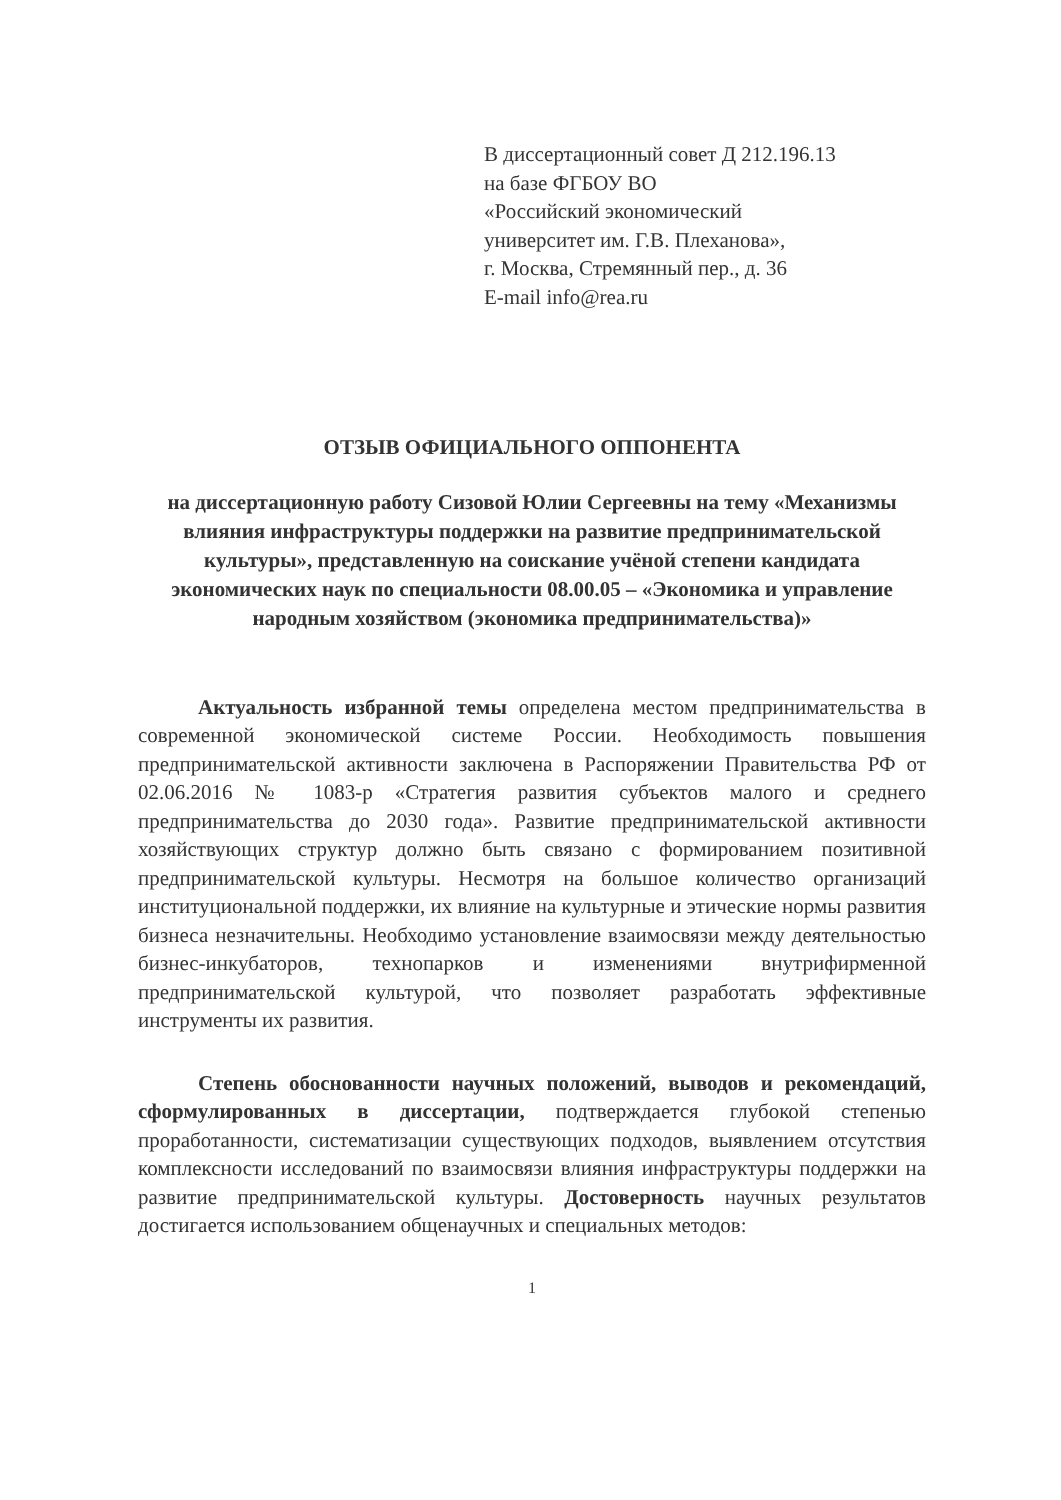В диссертационный совет Д 212.196.13
на базе ФГБОУ ВО
«Российский экономический
университет им. Г.В. Плеханова»,
г. Москва, Стремянный пер., д. 36
E-mail info@rea.ru
ОТЗЫВ ОФИЦИАЛЬНОГО ОППОНЕНТА
на диссертационную работу Сизовой Юлии Сергеевны на тему «Механизмы влияния инфраструктуры поддержки на развитие предпринимательской культуры», представленную на соискание учёной степени кандидата экономических наук по специальности 08.00.05 – «Экономика и управление народным хозяйством (экономика предпринимательства)»
Актуальность избранной темы определена местом предпринимательства в современной экономической системе России. Необходимость повышения предпринимательской активности заключена в Распоряжении Правительства РФ от 02.06.2016 № 1083-р «Стратегия развития субъектов малого и среднего предпринимательства до 2030 года». Развитие предпринимательской активности хозяйствующих структур должно быть связано с формированием позитивной предпринимательской культуры. Несмотря на большое количество организаций институциональной поддержки, их влияние на культурные и этические нормы развития бизнеса незначительны. Необходимо установление взаимосвязи между деятельностью бизнес-инкубаторов, технопарков и изменениями внутрифирменной предпринимательской культурой, что позволяет разработать эффективные инструменты их развития.
Степень обоснованности научных положений, выводов и рекомендаций, сформулированных в диссертации, подтверждается глубокой степенью проработанности, систематизации существующих подходов, выявлением отсутствия комплексности исследований по взаимосвязи влияния инфраструктуры поддержки на развитие предпринимательской культуры. Достоверность научных результатов достигается использованием общенаучных и специальных методов:
1